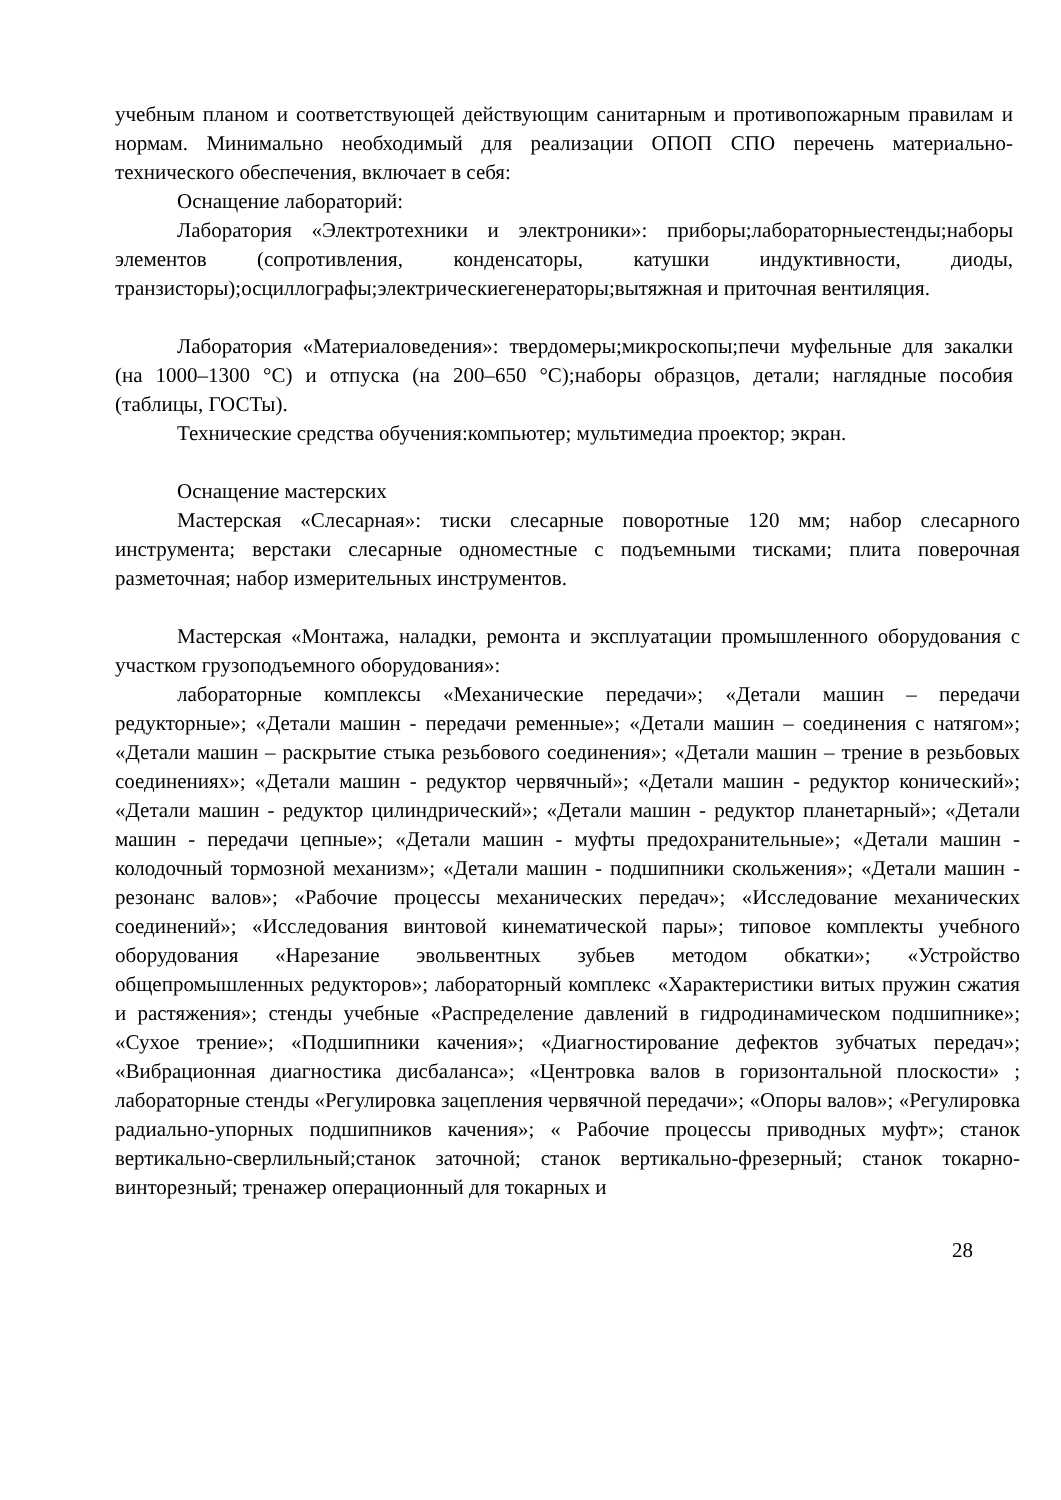учебным планом и соответствующей действующим санитарным и противопожарным правилам и нормам. Минимально необходимый для реализации ОПОП СПО перечень материально- технического обеспечения, включает в себя:
Оснащение лабораторий:
Лаборатория «Электротехники и электроники»: приборы;лабораторныестенды;наборы элементов (сопротивления, конденсаторы, катушки индуктивности, диоды, транзисторы);осциллографы;электрическиегенераторы;вытяжная и приточная вентиляция.
Лаборатория «Материаловедения»: твердомеры;микроскопы;печи муфельные для закалки (на 1000–1300 °С) и отпуска (на 200–650 °С);наборы образцов, детали; наглядные пособия (таблицы, ГОСТы).
Технические средства обучения:компьютер; мультимедиа проектор; экран.
Оснащение мастерских
Мастерская «Слесарная»: тиски слесарные поворотные 120 мм; набор слесарного инструмента; верстаки слесарные одноместные с подъемными тисками; плита поверочная разметочная; набор измерительных инструментов.
Мастерская «Монтажа, наладки, ремонта и эксплуатации промышленного оборудования с участком грузоподъемного оборудования»:
лабораторные комплексы «Механические передачи»; «Детали машин – передачи редукторные»; «Детали машин - передачи ременные»; «Детали машин – соединения с натягом»; «Детали машин – раскрытие стыка резьбового соединения»; «Детали машин – трение в резьбовых соединениях»; «Детали машин - редуктор червячный»; «Детали машин - редуктор конический»; «Детали машин - редуктор цилиндрический»; «Детали машин - редуктор планетарный»; «Детали машин - передачи цепные»; «Детали машин - муфты предохранительные»; «Детали машин - колодочный тормозной механизм»; «Детали машин - подшипники скольжения»; «Детали машин - резонанс валов»; «Рабочие процессы механических передач»; «Исследование механических соединений»; «Исследования винтовой кинематической пары»; типовое комплекты учебного оборудования «Нарезание эвольвентных зубьев методом обкатки»; «Устройство общепромышленных редукторов»; лабораторный комплекс «Характеристики витых пружин сжатия и растяжения»; стенды учебные «Распределение давлений в гидродинамическом подшипнике»; «Сухое трение»; «Подшипники качения»; «Диагностирование дефектов зубчатых передач»; «Вибрационная диагностика дисбаланса»; «Центровка валов в горизонтальной плоскости» ; лабораторные стенды «Регулировка зацепления червячной передачи»; «Опоры валов»; «Регулировка радиально-упорных подшипников качения»; « Рабочие процессы приводных муфт»; станок вертикально-сверлильный;станок заточной; станок вертикально-фрезерный; станок токарно-винторезный; тренажер операционный для токарных и
28